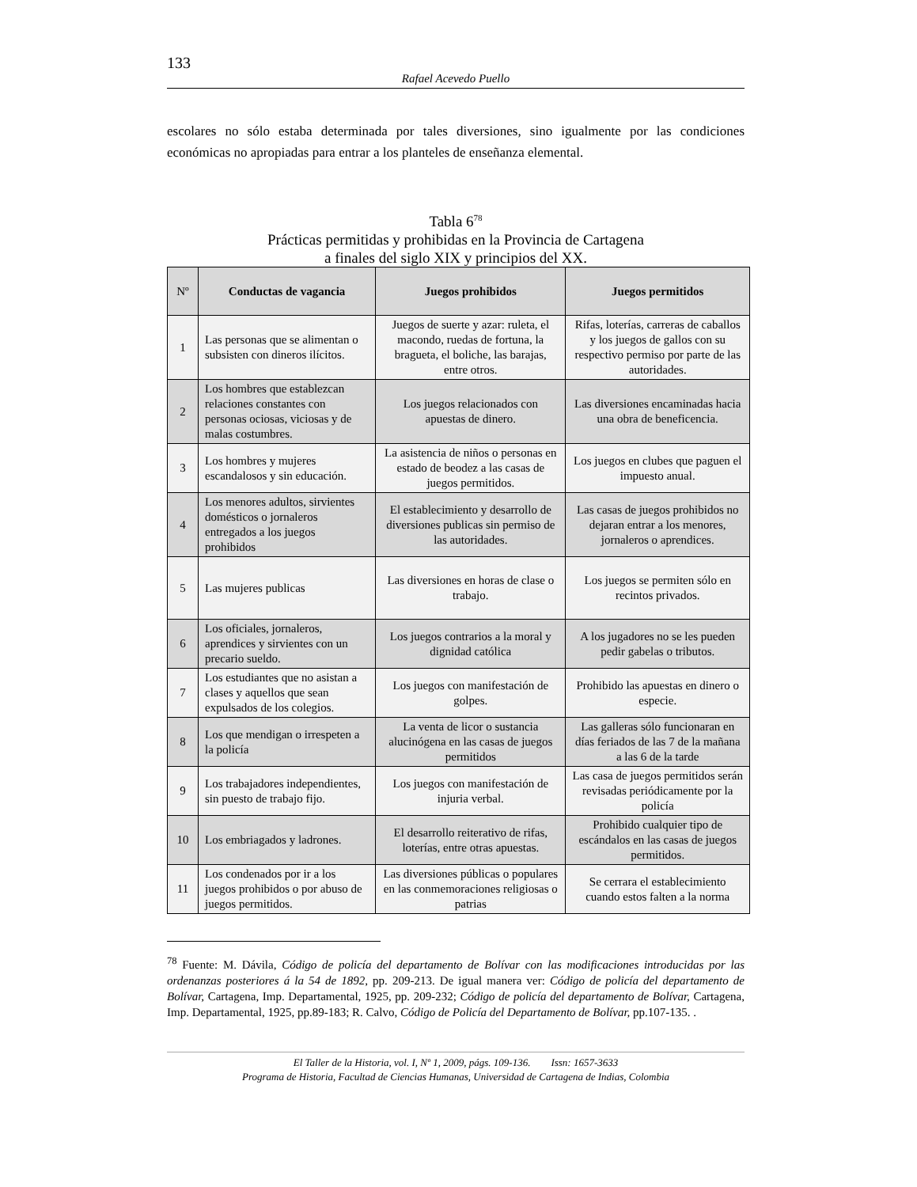133
Rafael Acevedo Puello
escolares no sólo estaba determinada por tales diversiones, sino igualmente por las condiciones económicas no apropiadas para entrar a los planteles de enseñanza elemental.
Tabla 6<sup>78</sup>
Prácticas permitidas y prohibidas en la Provincia de Cartagena
a finales del siglo XIX y principios del XX.
| Nº | Conductas de vagancia | Juegos prohibidos | Juegos permitidos |
| --- | --- | --- | --- |
| 1 | Las personas que se alimentan o subsisten con dineros ilícitos. | Juegos de suerte y azar: ruleta, el macondo, ruedas de fortuna, la bragueta, el boliche, las barajas, entre otros. | Rifas, loterías, carreras de caballos y los juegos de gallos con su respectivo permiso por parte de las autoridades. |
| 2 | Los hombres que establezcan relaciones constantes con personas ociosas, viciosas y de malas costumbres. | Los juegos relacionados con apuestas de dinero. | Las diversiones encaminadas hacia una obra de beneficencia. |
| 3 | Los hombres y mujeres escandalosos y sin educación. | La asistencia de niños o personas en estado de beodez a las casas de juegos permitidos. | Los juegos en clubes que paguen el impuesto anual. |
| 4 | Los menores adultos, sirvientes domésticos o jornaleros entregados a los juegos prohibidos | El establecimiento y desarrollo de diversiones publicas sin permiso de las autoridades. | Las casas de juegos prohibidos no dejaran entrar a los menores, jornaleros o aprendices. |
| 5 | Las mujeres publicas | Las diversiones en horas de clase o trabajo. | Los juegos se permiten sólo en recintos privados. |
| 6 | Los oficiales, jornaleros, aprendices y sirvientes con un precario sueldo. | Los juegos contrarios a la moral y dignidad católica | A los jugadores no se les pueden pedir gabelas o tributos. |
| 7 | Los estudiantes que no asistan a clases y aquellos que sean expulsados de los colegios. | Los juegos con manifestación de golpes. | Prohibido las apuestas en dinero o especie. |
| 8 | Los que mendigan o irrespeten a la policía | La venta de licor o sustancia alucinógena en las casas de juegos permitidos | Las galleras sólo funcionaran en días feriados de las 7 de la mañana a las 6 de la tarde |
| 9 | Los trabajadores independientes, sin puesto de trabajo fijo. | Los juegos con manifestación de injuria verbal. | Las casa de juegos permitidos serán revisadas periódicamente por la policía |
| 10 | Los embriagados y ladrones. | El desarrollo reiterativo de rifas, loterías, entre otras apuestas. | Prohibido cualquier tipo de escándalos en las casas de juegos permitidos. |
| 11 | Los condenados por ir a los juegos prohibidos o por abuso de juegos permitidos. | Las diversiones públicas o populares en las conmemoraciones religiosas o patrias | Se cerrara el establecimiento cuando estos falten a la norma |
<sup>78</sup> Fuente: M. Dávila, Código de policía del departamento de Bolívar con las modificaciones introducidas por las ordenanzas posteriores á la 54 de 1892, pp. 209-213. De igual manera ver: Código de policía del departamento de Bolívar, Cartagena, Imp. Departamental, 1925, pp. 209-232; Código de policía del departamento de Bolívar, Cartagena, Imp. Departamental, 1925, pp.89-183; R. Calvo, Código de Policía del Departamento de Bolívar, pp.107-135. .
El Taller de la Historia, vol. I, Nº 1, 2009, págs. 109-136. Issn: 1657-3633
Programa de Historia, Facultad de Ciencias Humanas, Universidad de Cartagena de Indias, Colombia